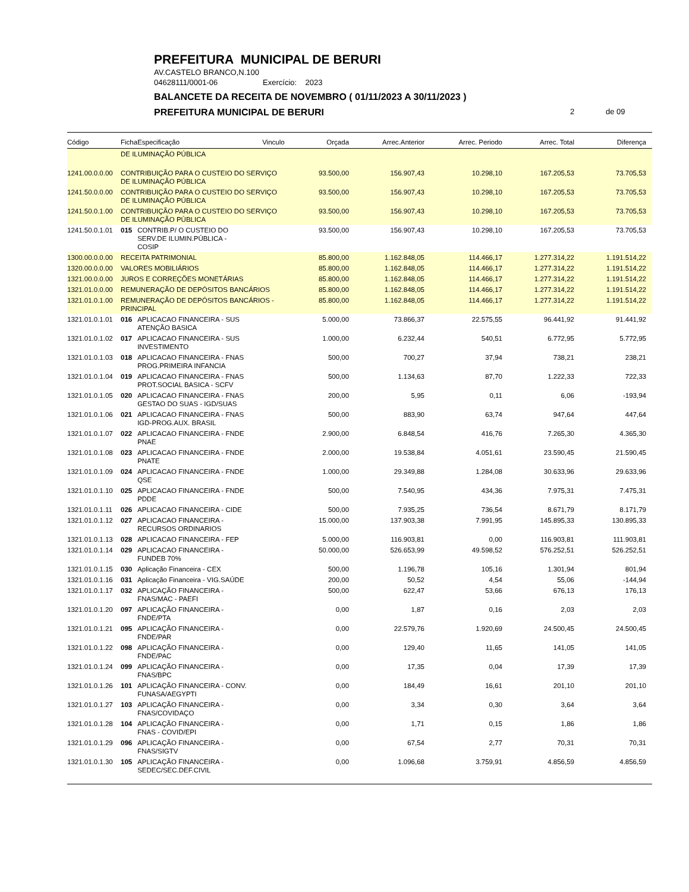PREFEITURA MUNICIPAL DE BERURI
AV.CASTELO BRANCO,N.100
04628111/0001-06 Exercício: 2023
BALANCETE DA RECEITA DE NOVEMBRO ( 01/11/2023 A 30/11/2023 )
PREFEITURA MUNICIPAL DE BERURI 2 de 09
| Código | Ficha | Especificação | Vinculo | Orçada | Arrec.Anterior | Arrec. Periodo | Arrec. Total | Diferença |
| --- | --- | --- | --- | --- | --- | --- | --- | --- |
| | DE ILUMINAÇÃO PÚBLICA | | | | | | | |
| 1241.00.0.0.00 | CONTRIBUIÇÃO PARA O CUSTEIO DO SERVIÇO DE ILUMINAÇÃO PÚBLICA | | | 93.500,00 | 156.907,43 | 10.298,10 | 167.205,53 | 73.705,53 |
| 1241.50.0.0.00 | CONTRIBUIÇÃO PARA O CUSTEIO DO SERVIÇO DE ILUMINAÇÃO PÚBLICA | | | 93.500,00 | 156.907,43 | 10.298,10 | 167.205,53 | 73.705,53 |
| 1241.50.0.1.00 | CONTRIBUIÇÃO PARA O CUSTEIO DO SERVIÇO DE ILUMINAÇÃO PÚBLICA | | | 93.500,00 | 156.907,43 | 10.298,10 | 167.205,53 | 73.705,53 |
| 1241.50.0.1.01 | 015 | CONTRIB.P/ O CUSTEIO DO SERV.DE ILUMIN.PÚBLICA - COSIP | | 93.500,00 | 156.907,43 | 10.298,10 | 167.205,53 | 73.705,53 |
| 1300.00.0.0.00 | RECEITA PATRIMONIAL | | | 85.800,00 | 1.162.848,05 | 114.466,17 | 1.277.314,22 | 1.191.514,22 |
| 1320.00.0.0.00 | VALORES MOBILIÁRIOS | | | 85.800,00 | 1.162.848,05 | 114.466,17 | 1.277.314,22 | 1.191.514,22 |
| 1321.00.0.0.00 | JUROS E CORREÇÕES MONETÁRIAS | | | 85.800,00 | 1.162.848,05 | 114.466,17 | 1.277.314,22 | 1.191.514,22 |
| 1321.01.0.0.00 | REMUNERAÇÃO DE DEPÓSITOS BANCÁRIOS | | | 85.800,00 | 1.162.848,05 | 114.466,17 | 1.277.314,22 | 1.191.514,22 |
| 1321.01.0.1.00 | REMUNERAÇÃO DE DEPÓSITOS BANCÁRIOS - PRINCIPAL | | | 85.800,00 | 1.162.848,05 | 114.466,17 | 1.277.314,22 | 1.191.514,22 |
| 1321.01.0.1.01 | 016 | APLICACAO FINANCEIRA - SUS ATENÇÃO BASICA | | 5.000,00 | 73.866,37 | 22.575,55 | 96.441,92 | 91.441,92 |
| 1321.01.0.1.02 | 017 | APLICACAO FINANCEIRA - SUS INVESTIMENTO | | 1.000,00 | 6.232,44 | 540,51 | 6.772,95 | 5.772,95 |
| 1321.01.0.1.03 | 018 | APLICACAO FINANCEIRA - FNAS PROG.PRIMEIRA INFANCIA | | 500,00 | 700,27 | 37,94 | 738,21 | 238,21 |
| 1321.01.0.1.04 | 019 | APLICACAO FINANCEIRA - FNAS PROT.SOCIAL BASICA - SCFV | | 500,00 | 1.134,63 | 87,70 | 1.222,33 | 722,33 |
| 1321.01.0.1.05 | 020 | APLICACAO FINANCEIRA - FNAS GESTAO DO SUAS - IGD/SUAS | | 200,00 | 5,95 | 0,11 | 6,06 | -193,94 |
| 1321.01.0.1.06 | 021 | APLICACAO FINANCEIRA - FNAS IGD-PROG.AUX. BRASIL | | 500,00 | 883,90 | 63,74 | 947,64 | 447,64 |
| 1321.01.0.1.07 | 022 | APLICACAO FINANCEIRA - FNDE PNAE | | 2.900,00 | 6.848,54 | 416,76 | 7.265,30 | 4.365,30 |
| 1321.01.0.1.08 | 023 | APLICACAO FINANCEIRA - FNDE PNATE | | 2.000,00 | 19.538,84 | 4.051,61 | 23.590,45 | 21.590,45 |
| 1321.01.0.1.09 | 024 | APLICACAO FINANCEIRA - FNDE QSE | | 1.000,00 | 29.349,88 | 1.284,08 | 30.633,96 | 29.633,96 |
| 1321.01.0.1.10 | 025 | APLICACAO FINANCEIRA - FNDE PDDE | | 500,00 | 7.540,95 | 434,36 | 7.975,31 | 7.475,31 |
| 1321.01.0.1.11 | 026 | APLICACAO FINANCEIRA - CIDE | | 500,00 | 7.935,25 | 736,54 | 8.671,79 | 8.171,79 |
| 1321.01.0.1.12 | 027 | APLICACAO FINANCEIRA - RECURSOS ORDINARIOS | | 15.000,00 | 137.903,38 | 7.991,95 | 145.895,33 | 130.895,33 |
| 1321.01.0.1.13 | 028 | APLICACAO FINANCEIRA - FEP | | 5.000,00 | 116.903,81 | 0,00 | 116.903,81 | 111.903,81 |
| 1321.01.0.1.14 | 029 | APLICACAO FINANCEIRA - FUNDEB 70% | | 50.000,00 | 526.653,99 | 49.598,52 | 576.252,51 | 526.252,51 |
| 1321.01.0.1.15 | 030 | Aplicação Financeira - CEX | | 500,00 | 1.196,78 | 105,16 | 1.301,94 | 801,94 |
| 1321.01.0.1.16 | 031 | Aplicação Financeira - VIG.SAÚDE | | 200,00 | 50,52 | 4,54 | 55,06 | -144,94 |
| 1321.01.0.1.17 | 032 | APLICAÇÃO FINANCEIRA - FNAS/MAC - PAEFI | | 500,00 | 622,47 | 53,66 | 676,13 | 176,13 |
| 1321.01.0.1.20 | 097 | APLICAÇÃO FINANCEIRA - FNDE/PTA | | 0,00 | 1,87 | 0,16 | 2,03 | 2,03 |
| 1321.01.0.1.21 | 095 | APLICAÇÃO FINANCEIRA - FNDE/PAR | | 0,00 | 22.579,76 | 1.920,69 | 24.500,45 | 24.500,45 |
| 1321.01.0.1.22 | 098 | APLICAÇÃO FINANCEIRA - FNDE/PAC | | 0,00 | 129,40 | 11,65 | 141,05 | 141,05 |
| 1321.01.0.1.24 | 099 | APLICAÇÃO FINANCEIRA - FNAS/BPC | | 0,00 | 17,35 | 0,04 | 17,39 | 17,39 |
| 1321.01.0.1.26 | 101 | APLICAÇÃO FINANCEIRA - CONV. FUNASA/AEGYPTI | | 0,00 | 184,49 | 16,61 | 201,10 | 201,10 |
| 1321.01.0.1.27 | 103 | APLICAÇÃO FINANCEIRA - FNAS/COVIDAÇO | | 0,00 | 3,34 | 0,30 | 3,64 | 3,64 |
| 1321.01.0.1.28 | 104 | APLICAÇÃO FINANCEIRA - FNAS - COVID/EPI | | 0,00 | 1,71 | 0,15 | 1,86 | 1,86 |
| 1321.01.0.1.29 | 096 | APLICAÇÃO FINANCEIRA - FNAS/SIGTV | | 0,00 | 67,54 | 2,77 | 70,31 | 70,31 |
| 1321.01.0.1.30 | 105 | APLICAÇÃO FINANCEIRA - SEDEC/SEC.DEF.CIVIL | | 0,00 | 1.096,68 | 3.759,91 | 4.856,59 | 4.856,59 |